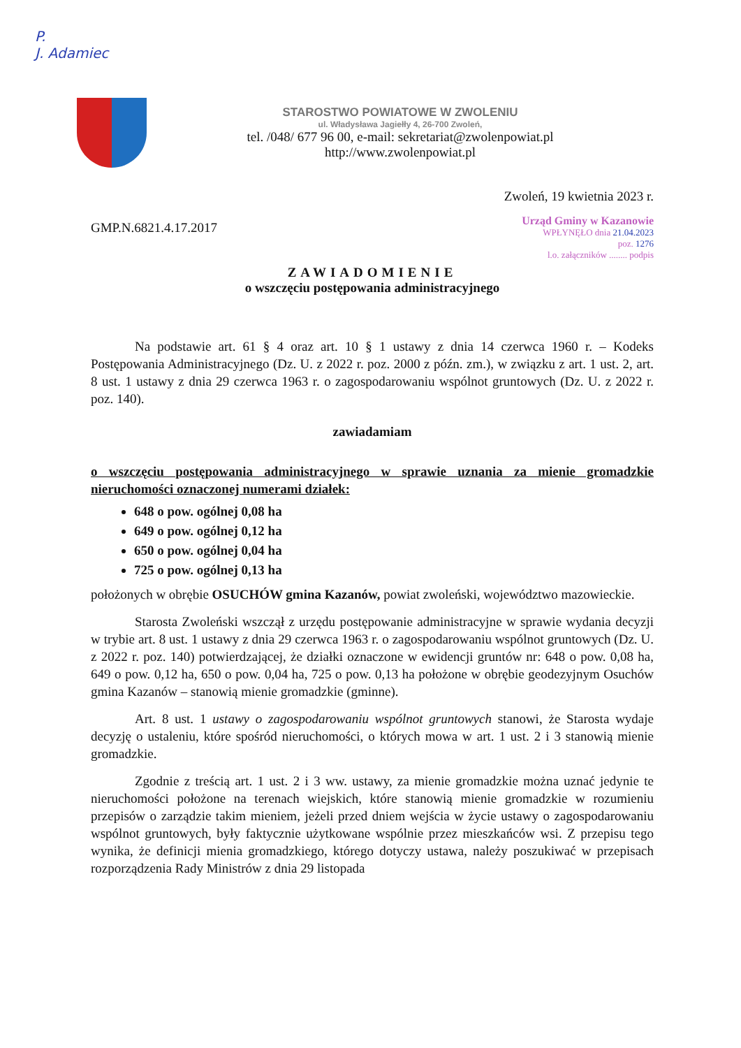P.
J. Adamiec
STAROSTWO POWIATOWE W ZWOLENIU
ul. Władysława Jagiełły 4, 26-700 Zwoleń,
tel. /048/ 677 96 00, e-mail: sekretariat@zwolenpowiat.pl
http://www.zwolenpowiat.pl
Zwoleń, 19 kwietnia 2023 r.
GMP.N.6821.4.17.2017
Urząd Gminy w Kazanowie
WPŁYNĘŁO dnia 21.04.2023
poz. 1276
l.o. załączników ........ podpis
ZAWIADOMIENIE
o wszczęciu postępowania administracyjnego
Na podstawie art. 61 § 4 oraz art. 10 § 1 ustawy z dnia 14 czerwca 1960 r. – Kodeks Postępowania Administracyjnego (Dz. U. z 2022 r. poz. 2000 z późn. zm.), w związku z art. 1 ust. 2, art. 8 ust. 1 ustawy z dnia 29 czerwca 1963 r. o zagospodarowaniu wspólnot gruntowych (Dz. U. z 2022 r. poz. 140).
zawiadamiam
o wszczęciu postępowania administracyjnego w sprawie uznania za mienie gromadzkie nieruchomości oznaczonej numerami działek:
648 o pow. ogólnej 0,08 ha
649 o pow. ogólnej 0,12 ha
650 o pow. ogólnej 0,04 ha
725 o pow. ogólnej 0,13 ha
położonych w obrębie OSUCHÓW gmina Kazanów, powiat zwoleński, województwo mazowieckie.
Starosta Zwoleński wszczął z urzędu postępowanie administracyjne w sprawie wydania decyzji w trybie art. 8 ust. 1 ustawy z dnia 29 czerwca 1963 r. o zagospodarowaniu wspólnot gruntowych (Dz. U. z 2022 r. poz. 140) potwierdzającej, że działki oznaczone w ewidencji gruntów nr: 648 o pow. 0,08 ha, 649 o pow. 0,12 ha, 650 o pow. 0,04 ha, 725 o pow. 0,13 ha położone w obrębie geodezyjnym Osuchów gmina Kazanów – stanowią mienie gromadzkie (gminne).
Art. 8 ust. 1 ustawy o zagospodarowaniu wspólnot gruntowych stanowi, że Starosta wydaje decyzję o ustaleniu, które spośród nieruchomości, o których mowa w art. 1 ust. 2 i 3 stanowią mienie gromadzkie.
Zgodnie z treścią art. 1 ust. 2 i 3 ww. ustawy, za mienie gromadzkie można uznać jedynie te nieruchomości położone na terenach wiejskich, które stanowią mienie gromadzkie w rozumieniu przepisów o zarządzie takim mieniem, jeżeli przed dniem wejścia w życie ustawy o zagospodarowaniu wspólnot gruntowych, były faktycznie użytkowane wspólnie przez mieszkańców wsi. Z przepisu tego wynika, że definicji mienia gromadzkiego, którego dotyczy ustawa, należy poszukiwać w przepisach rozporządzenia Rady Ministrów z dnia 29 listopada